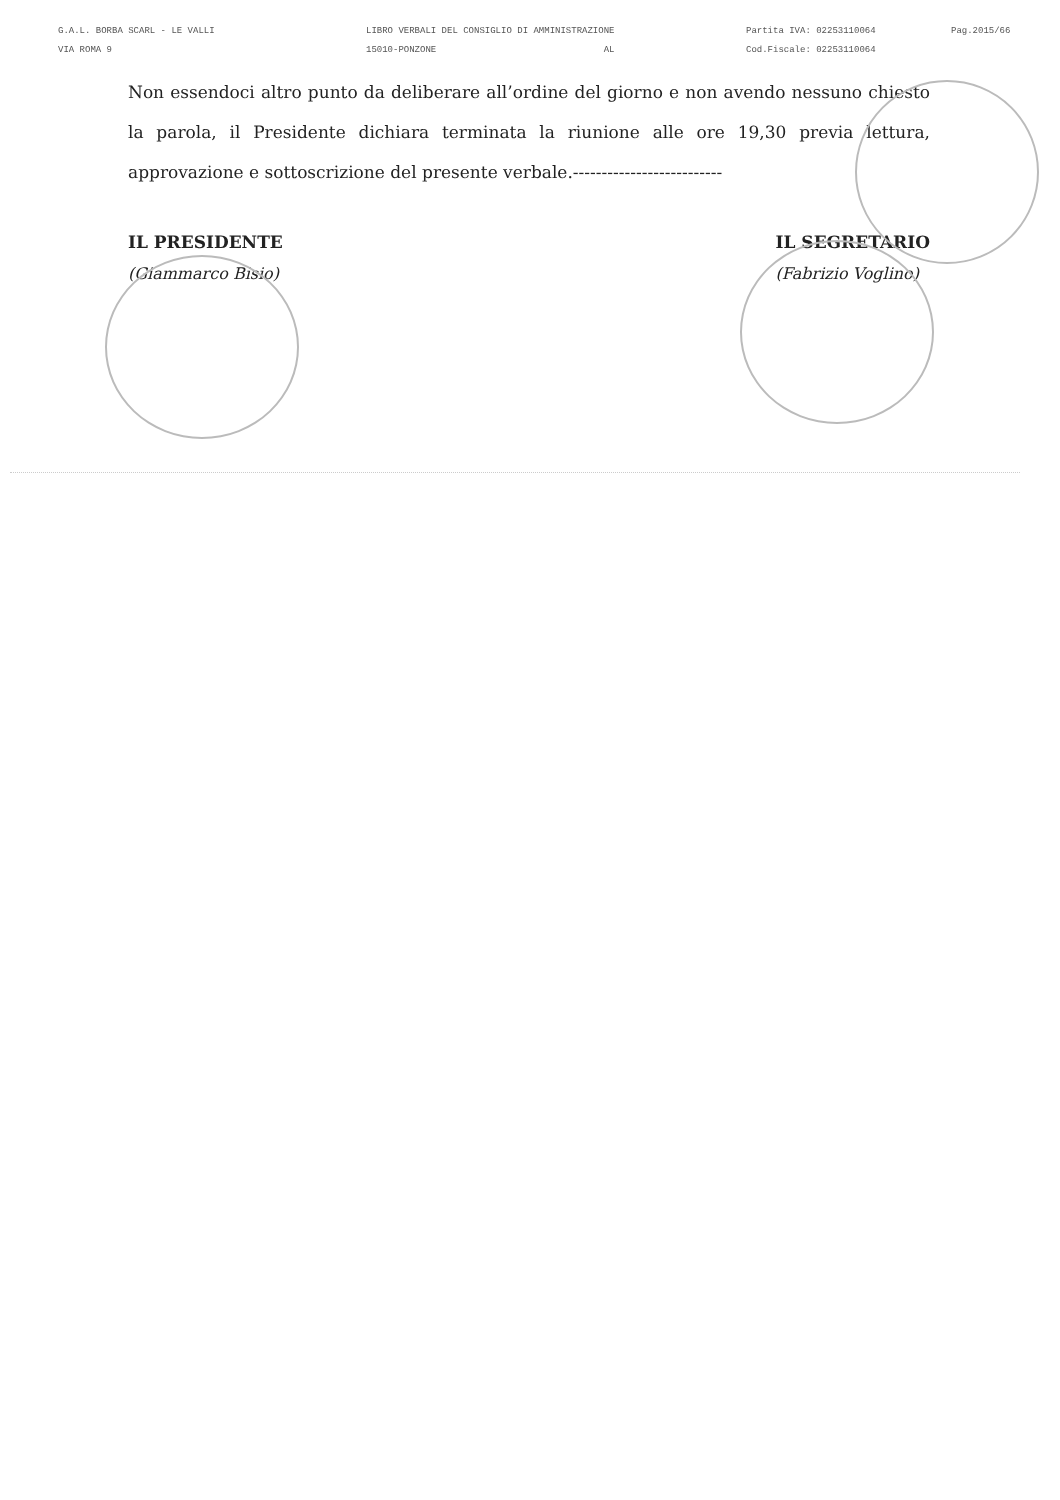G.A.L. BORBA SCARL - LE VALLI
VIA ROMA 9
LIBRO VERBALI DEL CONSIGLIO DI AMMINISTRAZIONE
15010-PONZONE AL
Partita IVA: 02253110064
Cod.Fiscale: 02253110064
Pag.2015/66
Non essendoci altro punto da deliberare all’ordine del giorno e non avendo nessuno chiesto la parola, il Presidente dichiara terminata la riunione alle ore 19,30 previa lettura, approvazione e sottoscrizione del presente verbale.--------------------------
IL PRESIDENTE
(Giammarco Bisio)
IL SEGRETARIO
(Fabrizio Voglino)